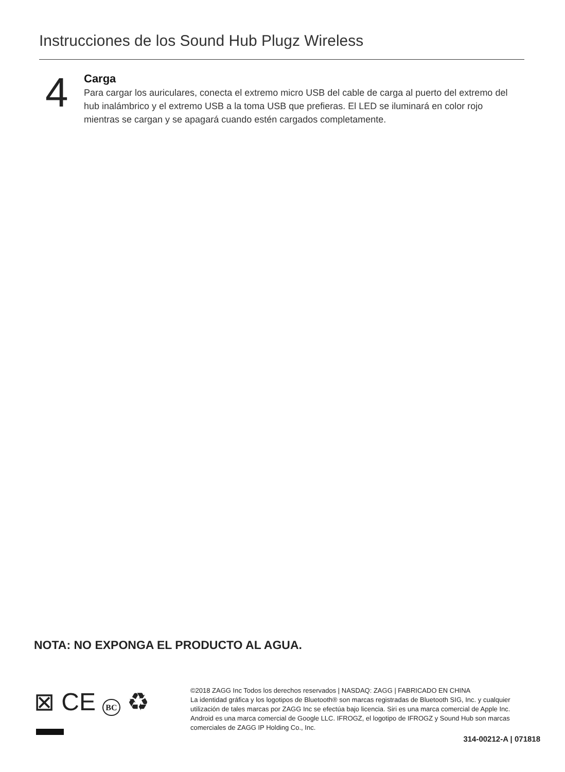Instrucciones de los Sound Hub Plugz Wireless
4
Carga
Para cargar los auriculares, conecta el extremo micro USB del cable de carga al puerto del extremo del hub inalámbrico y el extremo USB a la toma USB que prefieras. El LED se iluminará en color rojo mientras se cargan y se apagará cuando estén cargados completamente.
NOTA: NO EXPONGA EL PRODUCTO AL AGUA.
⊠ CE BC ♻
©2018 ZAGG Inc Todos los derechos reservados | NASDAQ: ZAGG | FABRICADO EN CHINA
La identidad gráfica y los logotipos de Bluetooth® son marcas registradas de Bluetooth SIG, Inc. y cualquier utilización de tales marcas por ZAGG Inc se efectúa bajo licencia. Siri es una marca comercial de Apple Inc. Android es una marca comercial de Google LLC. IFROGZ, el logotipo de IFROGZ y Sound Hub son marcas comerciales de ZAGG IP Holding Co., Inc.
314-00212-A | 071818